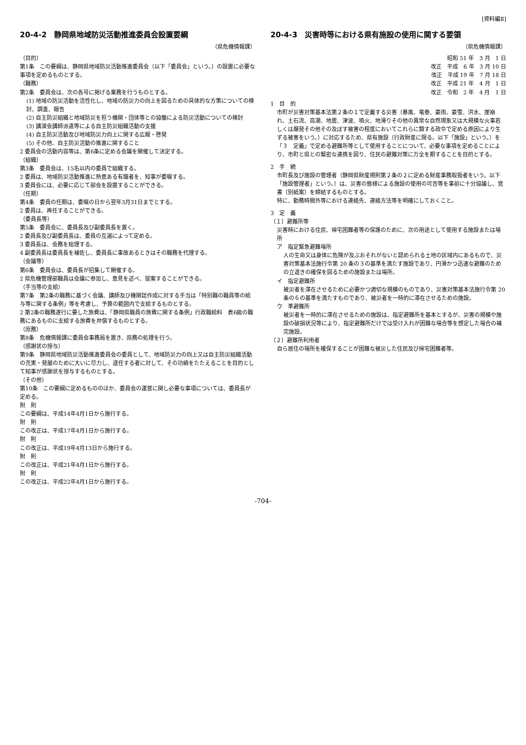[資料編Ⅱ]
20-4-2　静岡県地域防災活動推進委員会設置要綱
（県危機情報課）
（目的）
第1条　この要綱は、静岡県地域防災活動推進委員会（以下「委員会」という。）の設置に必要な事項を定めるものとする。
（職務）
第2条　委員会は、次の各号に掲げる業務を行うものとする。
(1) 地域の防災活動を活性化し、地域の防災力の向上を図るための具体的な方策についての検討、調査、報告
(2) 自主防災組織と地域防災を担う機関・団体等との協働による防災活動についての検討
(3) 講演会講師派遣等による自主防災組織活動の支援
(4) 自主防災活動及び地域防災力向上に関する広報・啓発
(5) その他、自主防災活動の推進に関すること
2 委員会の活動内容等は、第6条に定める会議を開催して決定する。
（組織）
第3条　委員会は、15名以内の委員で組織する。
2 委員は、地域防災活動推進に熱意ある有識者を、知事が委嘱する。
3 委員会には、必要に応じて部会を設置することができる。
（任期）
第4条　委員の任期は、委嘱の日から翌年3月31日までとする。
2 委員は、再任することができる。
（委員長等）
第5条　委員会に、委員長及び副委員長を置く。
2 委員長及び副委員長は、委員の互選によって定める。
3 委員長は、会務を総理する。
4 副委員長は委員長を補佐し、委員長に事故あるときはその職務を代理する。
（会議等）
第6条　委員会は、委員長が招集して開催する。
2 県危機管理部職員は会議に参加し、意見を述べ、提案することができる。
（手当等の支給）
第7条　第2条の職務に基づく会議、講師及び機関誌作成に対する手当は「特別職の職員等の給与等に関する条例」等を考慮し、予算の範囲内で支給するものとする。
2 第2条の職務遂行に要した旅費は、「静岡県職員の旅費に関する条例」行政職給料　表6級の職務にあるものに支給する旅費を弁償するものとする。
（庶務）
第8条　危機情報課に委員会事務局を置き、庶務の処理を行う。
（感謝状の授与）
第9条　静岡県地域防災活動推進委員会の委員として、地域防災力の向上又は自主防災組織活動の充実・発展のために大いに尽力し、退任する者に対して、その功績をたたえることを目的として知事が感謝状を授与するものとする。
（その他）
第10条　この要綱に定めるもののほか、委員会の運営に関し必要な事項については、委員長が定める。
附　則
この要綱は、平成14年4月1日から施行する。
附　則
この改正は、平成17年4月1日から施行する。
附　則
この改正は、平成19年4月13日から施行する。
附　則
この改正は、平成21年4月1日から施行する。
附　則
この改正は、平成22年4月1日から施行する。
20-4-3　災害時等における県有施設の使用に関する要領
（県危機情報課）
昭和 51 年　3 月　1 日
改正　平成　6 年　3 月 10 日
改正　平成 19 年　7 月 18 日
改正　平成 21 年　4 月　1 日
改正　令和　2 年　4 月　1 日
1　目　的
市町が災害対策基本法第２条の１で定義する災害（暴風、竜巻、豪雨、豪雪、洪水、崖崩れ、土石流、高潮、地震、津波、噴火、地滑りその他の異常な自然現象又は大規模な火事若しくは爆発その他その及ぼす被害の程度においてこれらに類する政令で定める原因により生ずる被害をいう。）に対応するため、県有施設（行政財産に限る。以下「施設」という。）を「３　定義」で定める避難所等として使用することについて、必要な事項を定めることにより、市町と県との緊密な連携を図り、住民の避難対策に万全を期することを目的とする。
2　手　続
市町長及び施設の管理者（静岡県財産規則第２条の２に定める財産事務取扱者をいう。以下「施設管理者」という。）は、災害の態様による施設の使用の可否等を事前に十分協議し、覚書（別紙案）を締結するものとする。
特に、勤務時間外等における連絡先、連絡方法等を明確にしておくこと。
3　定　義
（１）避難所等
災害時における住民、帰宅困難者等の保護のために、次の用途として使用する施設または場所
ア　指定緊急避難場所
人の生命又は身体に危険が及ぶおそれがないと認められる土地の区域内にあるもので、災害対策基本法施行令第 20 条の３の基準を満たす施設であり、円滑かつ迅速な避難のための立退きの確保を図るための施設または場所。
イ　指定避難所
被災者を滞在させるために必要かつ適切な規模のものであり、災害対策基本法施行令第 20 条の６の基準を満たすものであり、被災者を一時的に滞在させるための施設。
ウ　準避難所
被災者を一時的に滞在させるための施設は、指定避難所を基本とするが、災害の規模や施設の破損状況等により、指定避難所だけでは受け入れが困難な場合等を想定した場合の補完施設。
（２）避難所利用者
自ら居住の場所を確保することが困難な被災した住民及び帰宅困難者等。
-704-